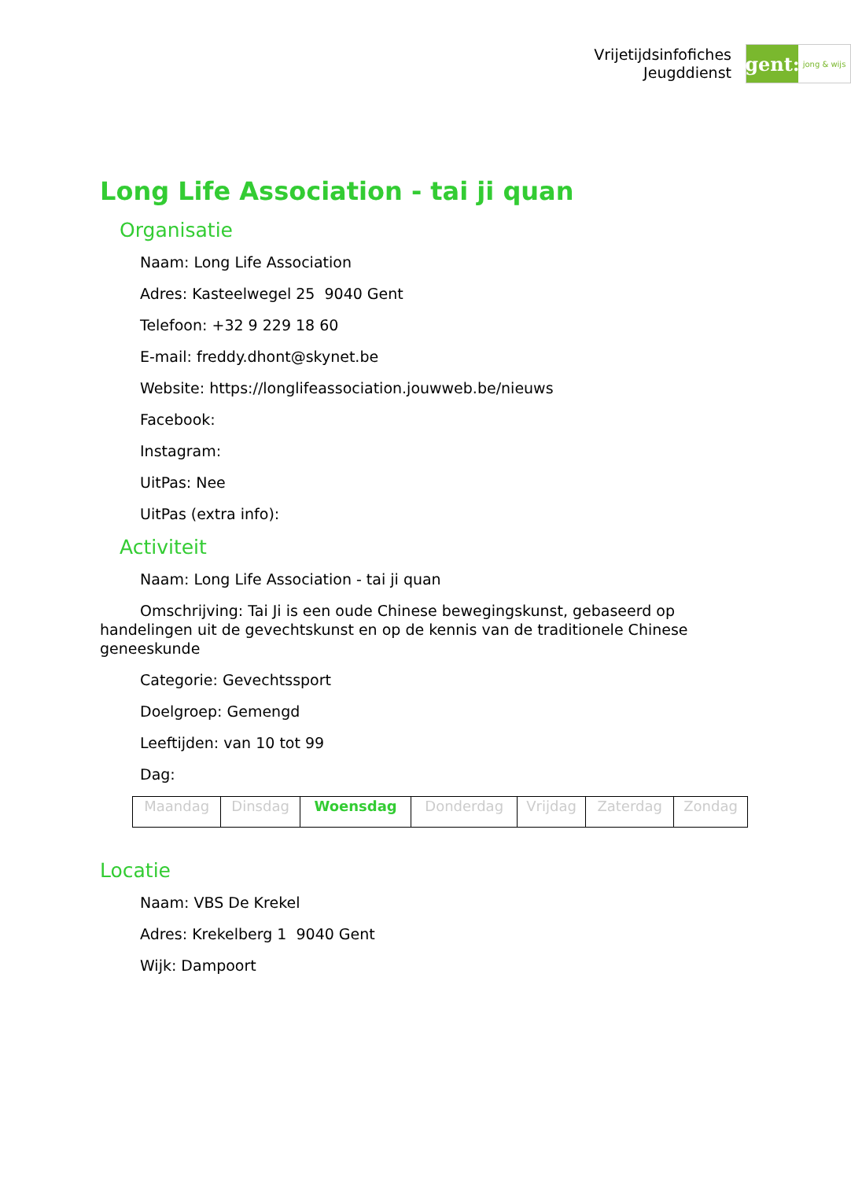Vrijetijdsinfofiches
Jeugddienst
gent:
jong & wijs
Long Life Association - tai ji quan
Organisatie
Naam: Long Life Association
Adres: Kasteelwegel 25 9040 Gent
Telefoon: +32 9 229 18 60
E-mail: freddy.dhont@skynet.be
Website: https://longlifeassociation.jouwweb.be/nieuws
Facebook:
Instagram:
UitPas: Nee
UitPas (extra info):
Activiteit
Naam: Long Life Association - tai ji quan
Omschrijving: Tai Ji is een oude Chinese bewegingskunst, gebaseerd op handelingen uit de gevechtskunst en op de kennis van de traditionele Chinese geneeskunde
Categorie: Gevechtssport
Doelgroep: Gemengd
Leeftijden: van 10 tot 99
Dag:
| Maandag | Dinsdag | Woensdag | Donderdag | Vrijdag | Zaterdag | Zondag |
Locatie
Naam: VBS De Krekel
Adres: Krekelberg 1 9040 Gent
Wijk: Dampoort